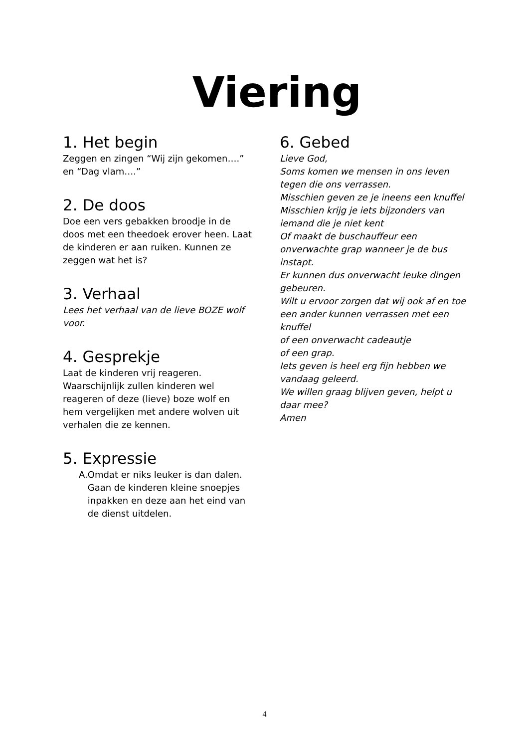Viering
1. Het begin
Zeggen en zingen “Wij zijn gekomen….” en “Dag vlam….”
2. De doos
Doe een vers gebakken broodje in de doos met een theedoek erover heen. Laat de kinderen er aan ruiken. Kunnen ze zeggen wat het is?
3. Verhaal
Lees het verhaal van de lieve BOZE wolf voor.
4. Gesprekje
Laat de kinderen vrij reageren. Waarschijnlijk zullen kinderen wel reageren of deze (lieve) boze wolf en hem vergelijken met andere wolven uit verhalen die ze kennen.
5. Expressie
A. Omdat er niks leuker is dan dalen. Gaan de kinderen kleine snoepjes inpakken en deze aan het eind van de dienst uitdelen.
6. Gebed
Lieve God,
Soms komen we mensen in ons leven tegen die ons verrassen.
Misschien geven ze je ineens een knuffel
Misschien krijg je iets bijzonders van iemand die je niet kent
Of maakt de buschauffeur een onverwachte grap wanneer je de bus instapt.
Er kunnen dus onverwacht leuke dingen gebeuren.
Wilt u ervoor zorgen dat wij ook af en toe een ander kunnen verrassen met een knuffel
of een onverwacht cadeautje
of een grap.
Iets geven is heel erg fijn hebben we vandaag geleerd.
We willen graag blijven geven, helpt u daar mee?
Amen
4